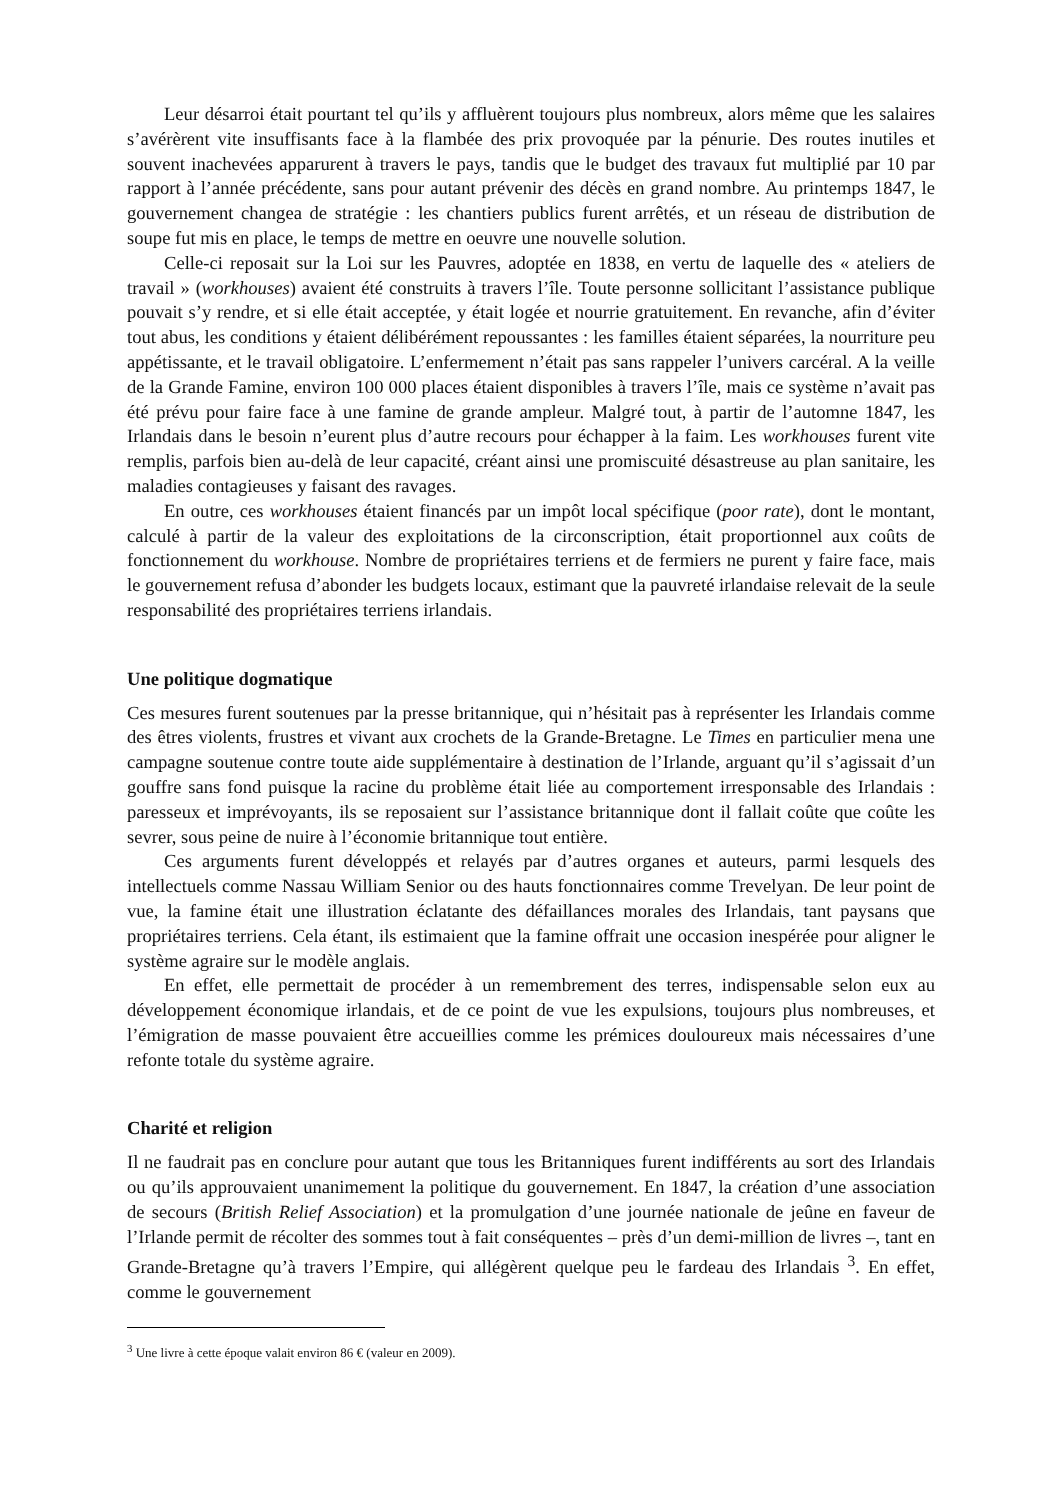Leur désarroi était pourtant tel qu’ils y affluèrent toujours plus nombreux, alors même que les salaires s’avérèrent vite insuffisants face à la flambée des prix provoquée par la pénurie. Des routes inutiles et souvent inachevées apparurent à travers le pays, tandis que le budget des travaux fut multiplié par 10 par rapport à l’année précédente, sans pour autant prévenir des décès en grand nombre. Au printemps 1847, le gouvernement changea de stratégie : les chantiers publics furent arrêtés, et un réseau de distribution de soupe fut mis en place, le temps de mettre en oeuvre une nouvelle solution.
Celle-ci reposait sur la Loi sur les Pauvres, adoptée en 1838, en vertu de laquelle des « ateliers de travail » (workhouses) avaient été construits à travers l’île. Toute personne sollicitant l’assistance publique pouvait s’y rendre, et si elle était acceptée, y était logée et nourrie gratuitement. En revanche, afin d’éviter tout abus, les conditions y étaient délibérément repoussantes : les familles étaient séparées, la nourriture peu appétissante, et le travail obligatoire. L’enfermement n’était pas sans rappeler l’univers carcéral. A la veille de la Grande Famine, environ 100 000 places étaient disponibles à travers l’île, mais ce système n’avait pas été prévu pour faire face à une famine de grande ampleur. Malgré tout, à partir de l’automne 1847, les Irlandais dans le besoin n’eurent plus d’autre recours pour échapper à la faim. Les workhouses furent vite remplis, parfois bien au-delà de leur capacité, créant ainsi une promiscuité désastreuse au plan sanitaire, les maladies contagieuses y faisant des ravages.
En outre, ces workhouses étaient financés par un impôt local spécifique (poor rate), dont le montant, calculé à partir de la valeur des exploitations de la circonscription, était proportionnel aux coûts de fonctionnement du workhouse. Nombre de propriétaires terriens et de fermiers ne purent y faire face, mais le gouvernement refusa d’abonder les budgets locaux, estimant que la pauvreté irlandaise relevait de la seule responsabilité des propriétaires terriens irlandais.
Une politique dogmatique
Ces mesures furent soutenues par la presse britannique, qui n’hésitait pas à représenter les Irlandais comme des êtres violents, frustres et vivant aux crochets de la Grande-Bretagne. Le Times en particulier mena une campagne soutenue contre toute aide supplémentaire à destination de l’Irlande, arguant qu’il s’agissait d’un gouffre sans fond puisque la racine du problème était liée au comportement irresponsable des Irlandais : paresseux et imprévoyants, ils se reposaient sur l’assistance britannique dont il fallait coûte que coûte les sevrer, sous peine de nuire à l’économie britannique tout entière.
Ces arguments furent développés et relayés par d’autres organes et auteurs, parmi lesquels des intellectuels comme Nassau William Senior ou des hauts fonctionnaires comme Trevelyan. De leur point de vue, la famine était une illustration éclatante des défaillances morales des Irlandais, tant paysans que propriétaires terriens. Cela étant, ils estimaient que la famine offrait une occasion inespérée pour aligner le système agraire sur le modèle anglais.
En effet, elle permettait de procéder à un remembrement des terres, indispensable selon eux au développement économique irlandais, et de ce point de vue les expulsions, toujours plus nombreuses, et l’émigration de masse pouvaient être accueillies comme les prémices douloureux mais nécessaires d’une refonte totale du système agraire.
Charité et religion
Il ne faudrait pas en conclure pour autant que tous les Britanniques furent indifférents au sort des Irlandais ou qu’ils approuvaient unanimement la politique du gouvernement. En 1847, la création d’une association de secours (British Relief Association) et la promulgation d’une journée nationale de jeûne en faveur de l’Irlande permit de récolter des sommes tout à fait conséquentes – près d’un demi-million de livres –, tant en Grande-Bretagne qu’à travers l’Empire, qui allégèrent quelque peu le fardeau des Irlandais <sup>3</sup>. En effet, comme le gouvernement
<sup>3</sup> Une livre à cette époque valait environ 86 € (valeur en 2009).